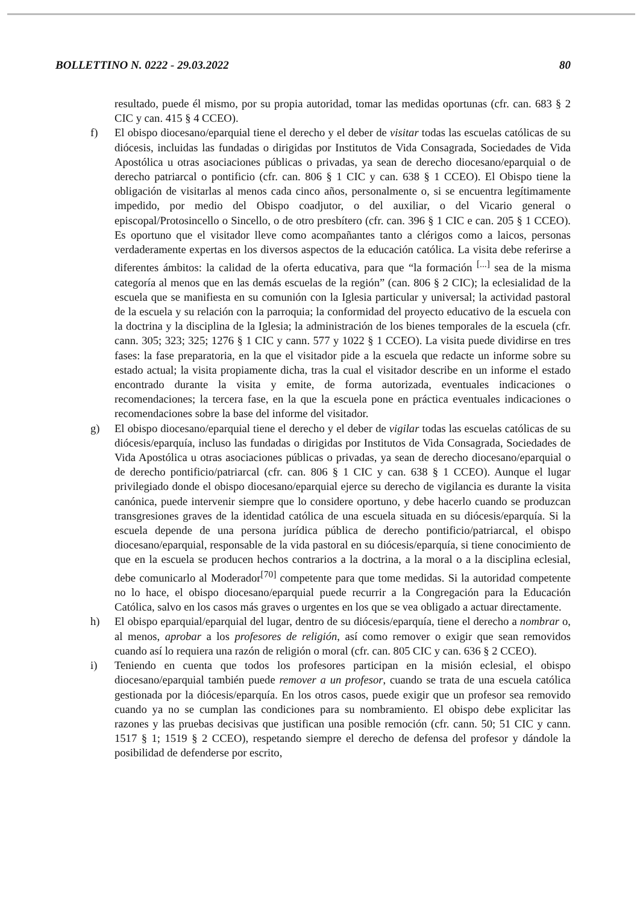BOLLETTINO N. 0222 - 29.03.2022 80
resultado, puede él mismo, por su propia autoridad, tomar las medidas oportunas (cfr. can. 683 § 2 CIC y can. 415 § 4 CCEO).
f) El obispo diocesano/eparquial tiene el derecho y el deber de visitar todas las escuelas católicas de su diócesis, incluidas las fundadas o dirigidas por Institutos de Vida Consagrada, Sociedades de Vida Apostólica u otras asociaciones públicas o privadas, ya sean de derecho diocesano/eparquial o de derecho patriarcal o pontificio (cfr. can. 806 § 1 CIC y can. 638 § 1 CCEO). El Obispo tiene la obligación de visitarlas al menos cada cinco años, personalmente o, si se encuentra legítimamente impedido, por medio del Obispo coadjutor, o del auxiliar, o del Vicario general o episcopal/Protosincello o Sincello, o de otro presbítero (cfr. can. 396 § 1 CIC e can. 205 § 1 CCEO). Es oportuno que el visitador lleve como acompañantes tanto a clérigos como a laicos, personas verdaderamente expertas en los diversos aspectos de la educación católica. La visita debe referirse a diferentes ámbitos: la calidad de la oferta educativa, para que “la formación <sup>[...]</sup> sea de la misma categoría al menos que en las demás escuelas de la región” (can. 806 § 2 CIC); la eclesialidad de la escuela que se manifiesta en su comunión con la Iglesia particular y universal; la actividad pastoral de la escuela y su relación con la parroquia; la conformidad del proyecto educativo de la escuela con la doctrina y la disciplina de la Iglesia; la administración de los bienes temporales de la escuela (cfr. cann. 305; 323; 325; 1276 § 1 CIC y cann. 577 y 1022 § 1 CCEO). La visita puede dividirse en tres fases: la fase preparatoria, en la que el visitador pide a la escuela que redacte un informe sobre su estado actual; la visita propiamente dicha, tras la cual el visitador describe en un informe el estado encontrado durante la visita y emite, de forma autorizada, eventuales indicaciones o recomendaciones; la tercera fase, en la que la escuela pone en práctica eventuales indicaciones o recomendaciones sobre la base del informe del visitador.
g) El obispo diocesano/eparquial tiene el derecho y el deber de vigilar todas las escuelas católicas de su diócesis/eparquía, incluso las fundadas o dirigidas por Institutos de Vida Consagrada, Sociedades de Vida Apostólica u otras asociaciones públicas o privadas, ya sean de derecho diocesano/eparquial o de derecho pontificio/patriarcal (cfr. can. 806 § 1 CIC y can. 638 § 1 CCEO). Aunque el lugar privilegiado donde el obispo diocesano/eparquial ejerce su derecho de vigilancia es durante la visita canónica, puede intervenir siempre que lo considere oportuno, y debe hacerlo cuando se produzcan transgresiones graves de la identidad católica de una escuela situada en su diócesis/eparquía. Si la escuela depende de una persona jurídica pública de derecho pontificio/patriarcal, el obispo diocesano/eparquial, responsable de la vida pastoral en su diócesis/eparquía, si tiene conocimiento de que en la escuela se producen hechos contrarios a la doctrina, a la moral o a la disciplina eclesial, debe comunicarlo al Moderador<sup>[70]</sup> competente para que tome medidas. Si la autoridad competente no lo hace, el obispo diocesano/eparquial puede recurrir a la Congregación para la Educación Católica, salvo en los casos más graves o urgentes en los que se vea obligado a actuar directamente.
h) El obispo eparquial/eparquial del lugar, dentro de su diócesis/eparquía, tiene el derecho a nombrar o, al menos, aprobar a los profesores de religión, así como remover o exigir que sean removidos cuando así lo requiera una razón de religión o moral (cfr. can. 805 CIC y can. 636 § 2 CCEO).
i) Teniendo en cuenta que todos los profesores participan en la misión eclesial, el obispo diocesano/eparquial también puede remover a un profesor, cuando se trata de una escuela católica gestionada por la diócesis/eparquía. En los otros casos, puede exigir que un profesor sea removido cuando ya no se cumplan las condiciones para su nombramiento. El obispo debe explicitar las razones y las pruebas decisivas que justifican una posible remoción (cfr. cann. 50; 51 CIC y cann. 1517 § 1; 1519 § 2 CCEO), respetando siempre el derecho de defensa del profesor y dándole la posibilidad de defenderse por escrito,